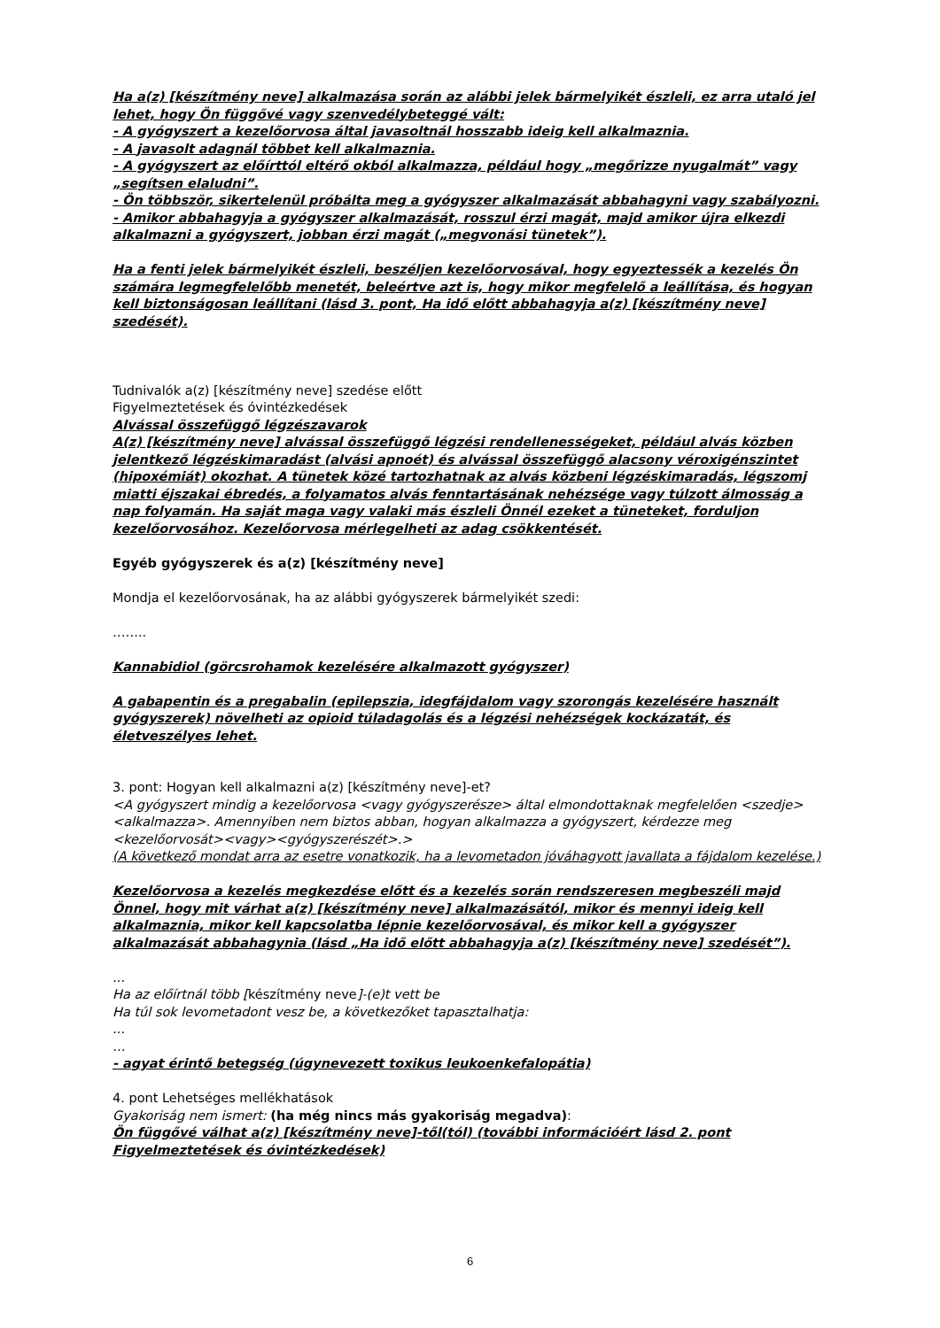Ha a(z) [készítmény neve] alkalmazása során az alábbi jelek bármelyikét észleli, ez arra utaló jel lehet, hogy Ön függővé vagy szenvedélybeteggé vált:
- A gyógyszert a kezelőorvosa által javasoltnál hosszabb ideig kell alkalmaznia.
- A javasolt adagnál többet kell alkalmaznia.
- A gyógyszert az előírttól eltérő okból alkalmazza, például hogy „megőrizze nyugalmát” vagy „segítsen elaludni”.
- Ön többször, sikertelenül próbálta meg a gyógyszer alkalmazását abbahagyni vagy szabályozni.
- Amikor abbahagyja a gyógyszer alkalmazását, rosszul érzi magát, majd amikor újra elkezdi alkalmazni a gyógyszert, jobban érzi magát („megvonási tünetek”).
Ha a fenti jelek bármelyikét észleli, beszéljen kezelőorvosával, hogy egyeztessék a kezelés Ön számára legmegfelelőbb menetét, beleértve azt is, hogy mikor megfelelő a leállítása, és hogyan kell biztonságosan leállítani (lásd 3. pont, Ha idő előtt abbahagyja a(z) [készítmény neve] szedését).
Tudnivalók a(z) [készítmény neve] szedése előtt
Figyelmeztetések és óvintézkedések
Alvással összefüggő légzészavarok
A(z) [készítmény neve] alvással összefüggő légzési rendellenességeket, például alvás közben jelentkező légzéskimaradást (alvási apnoét) és alvással összefüggő alacsony véroxigénszintet (hipoxémiát) okozhat. A tünetek közé tartozhatnak az alvás közbeni légzéskimaradás, légszomj miatti éjszakai ébredés, a folyamatos alvás fenntartásának nehézsége vagy túlzott álmosság a nap folyamán. Ha saját maga vagy valaki más észleli Önnél ezeket a tüneteket, forduljon kezelőorvosához. Kezelőorvosa mérlegelheti az adag csökkentését.
Egyéb gyógyszerek és a(z) [készítmény neve]
Mondja el kezelőorvosának, ha az alábbi gyógyszerek bármelyikét szedi:
……..
Kannabidiol (görcsrohamok kezelésére alkalmazott gyógyszer)
A gabapentin és a pregabalin (epilepszia, idegfájdalom vagy szorongás kezelésére használt gyógyszerek) növelheti az opioid túladagolás és a légzési nehézségek kockázatát, és életveszélyes lehet.
3. pont: Hogyan kell alkalmazni a(z) [készítmény neve]-et?
<A gyógyszert mindig a kezelőorvosa <vagy gyógyszerésze> által elmondottaknak megfelelően <szedje><alkalmazza>. Amennyiben nem biztos abban, hogyan alkalmazza a gyógyszert, kérdezze meg <kezelőorvosát><vagy><gyógyszerészét>.>
(A következő mondat arra az esetre vonatkozik, ha a levometadon jóváhagyott javallata a fájdalom kezelése.)
Kezelőorvosa a kezelés megkezdése előtt és a kezelés során rendszeresen megbeszéli majd Önnel, hogy mit várhat a(z) [készítmény neve] alkalmazásától, mikor és mennyi ideig kell alkalmaznia, mikor kell kapcsolatba lépnie kezelőorvosával, és mikor kell a gyógyszer alkalmazását abbahagynia (lásd „Ha idő előtt abbahagyja a(z) [készítmény neve] szedését”).
...
Ha az előírtnál több [készítmény neve]-(e)t vett be
Ha túl sok levometadont vesz be, a következőket tapasztalhatja:
...
…
- agyat érintő betegség (úgynevezett toxikus leukoenkefalopátia)
4. pont Lehetséges mellékhatások
Gyakoriság nem ismert: (ha még nincs más gyakoriság megadva):
Ön függővé válhat a(z) [készítmény neve]-től(tól) (további információért lásd 2. pont Figyelmeztetések és óvintézkedések)
6